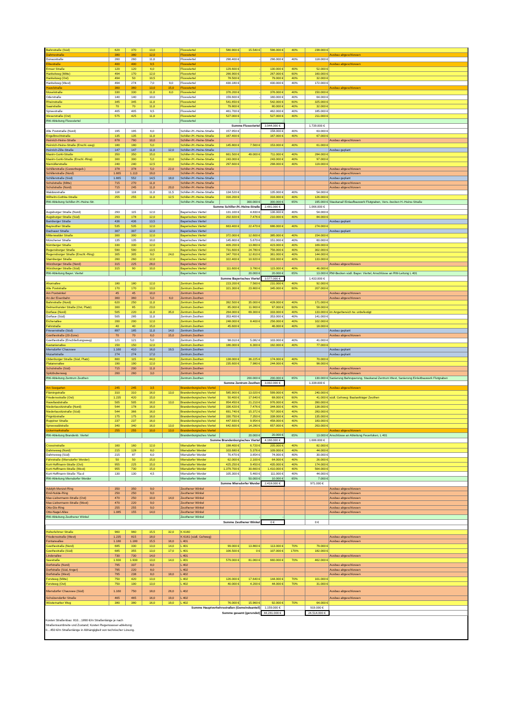| Bahnstraße (Süd) | 620 | 370 | 13,0 | | Flussviertel | 580.900 € | 15.540 € | 596.000 € | 40% | 238.000 € | |
| Dahmestraße | 380 | 380 | 12,0 | | Flussviertel | | | | | | Ausbau abgeschlossen |
| Donaustraße | 260 | 260 | 11,0 | | Flussviertel | 296.400 € | - | 296.000 € | 40% | 118.000 € | |
| Elbestraße | 400 | 400 | 9,5 | | Flussviertel | | | | | | Ausbau abgeschlossen |
| Emser Straße | 120 | 120 | 6,0 | | Flussviertel | 129.600 € | - | 130.000 € | 40% | 52.000 € | |
| Hankelweg (Mitte) | 494 | 170 | 12,0 | | Flussviertel | 266.900 € | - | 267.000 € | 60% | 160.000 € | |
| Hankelweg (Ost) | 494 | 50 | 10,5 | | Flussviertel | 78.500 € | - | 79.000 € | 40% | 32.000 € | |
| Hankelweg (West) | 494 | 274 | 7,0 | 9,0 | Flussviertel | 430.180 € | - | 430.000 € | 40% | 172.000 € | |
| Havelstraße | 360 | 360 | 13,0 | 15,0 | Flussviertel | | | | | | Ausbau abgeschlossen |
| Moselstraße | 330 | 330 | 11,0 | 6,0 | Flussviertel | 376.200 € | - | 376.000 € | 40% | 150.000 € | |
| Oderstraße | 140 | 140 | 10,0 | | Flussviertel | 159.600 € | - | 160.000 € | 40% | 64.000 € | |
| Rheinstraße | 345 | 345 | 11,0 | | Flussviertel | 541.650 € | - | 542.000 € | 60% | 325.000 € | |
| Saarstraße | 70 | 70 | 11,0 | | Flussviertel | 79.800 € | - | 80.000 € | 40% | 32.000 € | |
| Spreestraße | 405 | 405 | 9,5 | | Flussviertel | 461.700 € | - | 462.000 € | 40% | 185.000 € | |
| Weserstraße (Ost) | 575 | 425 | 11,0 | | Flussviertel | 527.000 € | - | 527.000 € | 40% | 211.000 € | |
| RW-Ableitung Flussviertel | | | | | Flussviertel | | - | - | | | |
| Summe Flussviertel | | | | | | | | 3.944.000 € | | 1.739.000 € | |
| Alte Poststraße (Nord) | 195 | 195 | 6,0 | | Schiller-/H.-Heine-Straße | 157.950 € | - | 158.000 € | 40% | 63.000 € | |
| Engelbrechtstraße | 135 | 135 | 11,0 | | Schiller-/H.-Heine-Straße | 167.400 € | - | 167.000 € | 40% | 67.000 € | |
| Heinrich-Heine-Straße | 878 | 790 | 10,0 | | Schiller-/H.-Heine-Straße | | | | | | Ausbau abgeschlossen |
| Heinrich-Heine-Straße (Erschl.-weg) | 180 | 180 | 5,0 | | Schiller-/H.-Heine-Straße | 145.800 € | 7.560 € | 153.000 € | 40% | 61.000 € | |
| Heinrich-Zille-Straße | 147 | 147 | 11,0 | 12,0 | Schiller-/H.-Heine-Straße | | | | | | Ausbau geplant |
| Maxim-Gorki-Straße | 350 | 350 | 15,0 | | Schiller-/H.-Heine-Straße | 661.500 € | 49.000 € | 711.000 € | 40% | 284.000 € | |
| Maxim-Gorki-Straße (Erschl.-Ring) | 300 | 300 | 5,0 | 10,0 | Schiller-/H.-Heine-Straße | 243.000 € | - | 243.000 € | 40% | 97.000 € | |
| Niemöllerstraße | 240 | 240 | 12,5 | | Schiller-/H.-Heine-Straße | 297.600 € | - | 298.000 € | 40% | 119.000 € | |
| Schillerstraße (Gewerbegeb.) | 378 | 378 | 5,0 | 22,0 | Schiller-/H.-Heine-Straße | | | | | | Ausbau abgeschlossen |
| Schillerstraße (Nord) | 1.665 | 1.113 | 19,0 | | Schiller-/H.-Heine-Straße | | | | | | Ausbau abgeschlossen |
| Schillerstraße (Süd) | 1.665 | 552 | 14,5 | 18,0 | Schiller-/H.-Heine-Straße | | | | | | Ausbau geplant |
| Schulstraße (Mitte) | 715 | 270 | 11,0 | | Schiller-/H.-Heine-Straße | | | | | | Ausbau abgeschlossen |
| Schulstraße (Nord) | 715 | 245 | 11,0 | 20,0 | Schiller-/H.-Heine-Straße | | | | | | Ausbau abgeschlossen |
| Waldowstraße | 118 | 118 | 11,0 | 11,5 | Schiller-/H.-Heine-Straße | 134.520 € | - | 135.000 € | 40% | 54.000 € | |
| Wilhelm-Guthke-Straße | 255 | 255 | 11,0 | 12,5 | Schiller-/H.-Heine-Straße | 316.200 € | - | 316.000 € | 40% | 126.000 € | |
| RW-Ableitung Schiller-/H.-Heine-Str. | | | | | Schiller-/H.-Heine-Straße | | 300.000 € | 300.000 € | 65% | 195.000 € | Staukanal/ Einlaufbauwerk Flutgraben, Vers.-becken H.-Heine-Straße |
| Summe Schiller-/H.-Heine-Straße | | | | | | | | 2.481.000 € | | 1.066.000 € | |
| Augsburger Straße (Nord) | 293 | 115 | 12,0 | | Bayerisches Viertel | 131.100 € | 4.830 € | 136.000 € | 40% | 54.000 € | |
| Augsburger Straße (Süd) | 293 | 178 | 12,0 | | Bayerisches Viertel | 202.920 € | 7.476 € | 210.000 € | 40% | 84.000 € | |
| Bamberger Straße | 436 | 436 | 13,5 | | Bayerisches Viertel | | | | | | Ausbau geplant |
| Bayreuther Straße | 535 | 535 | 12,0 | | Bayerisches Viertel | 663.400 € | 22.470 € | 686.000 € | 40% | 274.000 € | |
| Dachauer Straße | 307 | 307 | 12,0 | | Bayerisches Viertel | | | | | | Ausbau geplant |
| Mittenwalder Straße | 300 | 300 | 12,0 | | Bayerisches Viertel | 372.000 € | 12.600 € | 385.000 € | 40% | 154.000 € | |
| Münchener Straße | 135 | 135 | 10,0 | | Bayerisches Viertel | 145.800 € | 5.670 € | 151.000 € | 40% | 60.000 € | |
| Nürnberger Straße | 330 | 330 | 12,0 | | Bayerisches Viertel | 409.200 € | 13.860 € | 423.000 € | 40% | 169.000 € | |
| Regensburger Straße | 590 | 590 | 13,5 | | Bayerisches Viertel | 731.600 € | 24.780 € | 756.000 € | 40% | 302.000 € | |
| Regensburger Straße (Erschl.-Ring) | 305 | 305 | 9,0 | 24,0 | Bayerisches Viertel | 347.700 € | 12.810 € | 361.000 € | 40% | 144.000 € | |
| Starnberger Straße | 260 | 260 | 12,0 | | Bayerisches Viertel | 322.400 € | 10.920 € | 333.000 € | 40% | 133.000 € | |
| Würzburger Straße (Nord) | 315 | 225 | 28,0 | | Bayerisches Viertel | | | | | | Ausbau abgeschlossen |
| Würzburger Straße (Süd) | 315 | 90 | 10,0 | | Bayerisches Viertel | 111.600 € | 3.780 € | 115.000 € | 40% | 46.000 € | |
| RW-Ableitung Bayer. Viertel | | | | | Bayerisches Viertel | | 20.000 € | 20.000 € | 65% | 13.000 € | RW-Becken südl. Bayer. Viertel, Anschlüsse an RW-Leitung L 401 |
| Summe Bayerisches Viertel | | | | | | | | 3.577.000 € | | 1.433.000 € | |
| Ahornallee | 180 | 180 | 12,0 | | Zentrum Zeuthen | 223.200 € | 7.560 € | 231.000 € | 40% | 92.000 € | |
| Alte Poststraße | 170 | 170 | 13,0 | | Zentrum Zeuthen | 321.300 € | 23.800 € | 345.000 € | 60% | 207.000 € | |
| Am Postwinkel | 45 | 45 | 10,0 | | Zentrum Zeuthen | | | | | | Ausbau abgeschlossen |
| An der Eisenbahn | 360 | 360 | 5,0 | 6,0 | Zentrum Zeuthen | | | | | | Ausbau abgeschlossen |
| Bahnstraße (Nord) | 620 | 250 | 11,0 | | Zentrum Zeuthen | 392.500 € | 35.000 € | 428.000 € | 40% | 171.000 € | |
| Delmenhorster Straße (Ost, Platz) | 300 | 85 | 23,0 | | Zentrum Zeuthen | 85.000 € | 11.900 € | 97.000 € | 60% | 58.000 € | |
| Dorfaue (Nord) | 505 | 220 | 11,0 | 35,0 | Zentrum Zeuthen | 264.000 € | 69.300 € | 333.000 € | 40% | 133.000 € | im Angerbereich tw. unbefestigt |
| Dorfaue (Süd) | 505 | 285 | 11,0 | | Zentrum Zeuthen | 353.400 € | - | 353.000 € | 40% | 141.000 € | |
| Eichenallee | 200 | 200 | 12,0 | | Zentrum Zeuthen | 248.000 € | 8.400 € | 256.000 € | 40% | 102.000 € | |
| Fährstraße | 40 | 40 | 15,0 | | Zentrum Zeuthen | 45.600 € | - | 46.000 € | 40% | 18.000 € | |
| Friesenstraße (Süd) | 897 | 185 | 11,0 | 14,0 | Zentrum Zeuthen | | | | | | Ausbau geplant |
| Goethestraße (20-Zone) | 70 | 70 | 6,0 | 15,0 | Zentrum Zeuthen | | | | | | Ausbau abgeschlossen |
| Goethestraße (Erschließungsweg) | 121 | 121 | 5,0 | | Zentrum Zeuthen | 98.010 € | 5.082 € | 103.000 € | 40% | 41.000 € | |
| Kastanienallee | 150 | 150 | 12,0 | | Zentrum Zeuthen | 186.000 € | 6.300 € | 192.000 € | 40% | 77.000 € | |
| Miersdorfer Chaussee | 1.160 | 410 | 16,0 | 19,5 | Zentrum Zeuthen | | | | | | Ausbau geplant |
| Mozartstraße | 274 | 274 | 17,0 | | Zentrum Zeuthen | | | | | | Ausbau geplant |
| Oldenburger Straße (Süd, Platz) | 800 | 115 | 44,0 | | Zentrum Zeuthen | 138.000 € | 36.225 € | 174.000 € | 40% | 70.000 € | |
| Platanenallee | 190 | 190 | 12,0 | | Zentrum Zeuthen | 235.600 € | 7.980 € | 244.000 € | 40% | 98.000 € | |
| Schulstraße (Süd) | 715 | 200 | 11,0 | | Zentrum Zeuthen | | | | | | Ausbau abgeschlossen |
| Spitzbubenweg | 260 | 260 | 3,0 | | Zentrum Zeuthen | | | | | | Ausbau abgeschlossen |
| RW-Ableitung Zentrum Zeuthen | | | | | Zentrum Zeuthen | | 200.000 € | 200.000 € | 65% | 130.000 € | Sanierung Bahnquerung, Staukanal Zentrum West, Sanierung Einleitbauwerk Flutgraben |
| Summe Zentrum Zeuthen | | | | | | | | 3.002.000 € | | 1.338.000 € | |
| Am Seegarten | 245 | 245 | 3,5 | | Brandenburgisches Viertel | | | | | | Ausbau abgeschlossen |
| Flämingstraße | 310 | 310 | 16,0 | 13,0 | Brandenburgisches Viertel | 585.900 € | 13.020 € | 599.000 € | 40% | 240.000 € | |
| Friedensstraße (Ost) | 1.235 | 420 | 15,0 | | Brandenburgisches Viertel | 50.400 € | 17.640 € | 68.000 € | 60% | 41.000 € | südl. Gehweg: Baulastträger Zeuthen |
| Havellandstraße | 505 | 505 | 16,0 | 13,0 | Brandenburgisches Viertel | 954.450 € | 21.210 € | 976.000 € | 40% | 390.000 € | |
| Niederlausitzstraße (Nord) | 544 | 178 | 16,0 | | Brandenburgisches Viertel | 336.420 € | 7.476 € | 344.000 € | 40% | 138.000 € | |
| Niederlausitzstraße (Süd) | 544 | 366 | 16,0 | | Brandenburgisches Viertel | 691.740 € | 15.372 € | 707.000 € | 40% | 283.000 € | |
| Prignitzstraße | 175 | 175 | 16,0 | | Brandenburgisches Viertel | 330.750 € | 7.350 € | 338.000 € | 40% | 135.000 € | |
| Ruppiner Straße | 237 | 237 | 16,0 | | Brandenburgisches Viertel | 447.930 € | 9.954 € | 458.000 € | 40% | 183.000 € | |
| Spreewaldstraße | 340 | 340 | 16,0 | 13,0 | Brandenburgisches Viertel | 642.600 € | 14.280 € | 657.000 € | 40% | 263.000 € | |
| Uckermarkstraße | 255 | 255 | 10,0 | 13,0 | Brandenburgisches Viertel | | | | | | Ausbau abgeschlossen |
| RW-Ableitung Brandenb. Viertel | | | | | Brandenburgisches Viertel | | 20.000 € | 20.000 € | 65% | 13.000 € | Anschlüsse an Ableitung Feuerluken, L 401 |
| Summe Brandenburgisches Viertel | | | | | | | | 4.166.000 € | | 1.686.000 € | |
| Crossinstraße | 160 | 160 | 12,0 | | Miersdorfer Werder | 198.400 € | 6.720 € | 205.000 € | 40% | 82.000 € | |
| Dahmeweg (Nord) | 215 | 128 | 8,0 | | Miersdorfer Werder | 103.680 € | 5.376 € | 109.000 € | 40% | 44.000 € | |
| Dahmeweg (Süd) | 215 | 87 | 6,0 | | Miersdorfer Werder | 70.470 € | 3.654 € | 74.000 € | 40% | 30.000 € | |
| Fährstraße (Miersdorfer Werder) | 50 | 50 | 15,0 | | Miersdorfer Werder | 62.000 € | 2.100 € | 64.000 € | 40% | 26.000 € | |
| Kurt-Hoffmann-Straße (Ost) | 955 | 225 | 15,0 | | Miersdorfer Werder | 425.250 € | 9.450 € | 435.000 € | 40% | 174.000 € | |
| Kurt-Hoffmann-Straße (West) | 955 | 730 | 15,0 | | Miersdorfer Werder | 1.379.700 € | 30.660 € | 1.410.000 € | 40% | 564.000 € | |
| Kurt-Hoffmann-Straße 75a-d | 130 | 130 | 4,5 | | Miersdorfer Werder | 105.300 € | 5.460 € | 111.000 € | 40% | 44.000 € | |
| RW-Ableitung Miersdorfer Werder | | | | | Miersdorfer Werder | | 50.000 € | 10.000 € | 65% | 7.000 € | |
| Summe Miersdorfer Werder | | | | | | | | 2.418.000 € | | 971.000 € | |
| Adolph-Menzel-Ring | 350 | 350 | 9,0 | | Zeuthener Winkel | | | | | | Ausbau abgeschlossen |
| Emil-Nolde-Ring | 250 | 250 | 9,0 | | Zeuthener Winkel | | | | | | Ausbau abgeschlossen |
| Max-Liebermann-Straße (Ost) | 470 | 250 | 10,0 | 14,0 | Zeuthener Winkel | | | | | | Ausbau abgeschlossen |
| Max-Liebermann-Straße (West) | 470 | 220 | 9,0 | | Zeuthener Winkel | | | | | | Ausbau abgeschlossen |
| Otto-Dix-Ring | 255 | 255 | 9,0 | | Zeuthener Winkel | | | | | | Ausbau abgeschlossen |
| Otto-Nagel-Allee | 1.085 | 155 | 14,0 | | Zeuthener Winkel | | | | | | Ausbau abgeschlossen |
| RW-Ableitung Zeuthener Winkel | | | | | Zeuthener Winkel | | - | - | | | |
| Summe Zeuthener Winkel | | | | | | | | 0 € | | 0 € | |
| Hoherlehmer Straße | 960 | 960 | 15,5 | 32,0 | K 6160 | | | | | | |
| Friedensstraße (West) | 1.235 | 815 | 18,0 | | K 6161 (südl. Gehweg) | | | | | | Ausbau abgeschlossen |
| Fontaneallee | 1.180 | 1.180 | 15,5 | 16,0 | L 401 | | | | | | Ausbau abgeschlossen |
| Goethestraße (Nord) | 685 | 330 | 13,0 | 14,0 | L 401 | 99.000 € | 13.860 € | 113.000 € | 70% | 79.000 € | |
| Goethestraße (Süd) | 685 | 355 | 13,0 | 17,0 | L 401 | 106.500 € | 0 € | 107.000 € | 170% | 182.000 € | |
| Lindenallee | 730 | 730 | 14,0 | | L 401 | | | | | | Ausbau abgeschlossen |
| Seestraße | 1.930 | 1.930 | 13,0 | 14,0 | L 401 | 579.000 € | 81.060 € | 660.000 € | 70% | 462.000 € | |
| Dorfstraße (Nord) | 795 | 337 | 8,0 | | L 402 | | | | | | Ausbau abgeschlossen |
| Dorfstraße (Süd, Anger) | 795 | 220 | 8,0 | | L 402 | | | | | | Ausbau abgeschlossen |
| Dorfstraße (West) | 795 | 238 | 8,0 | 18,0 | L 402 | | | | | | Ausbau abgeschlossen |
| Forstweg (Mitte) | 750 | 420 | 13,0 | | L 402 | 126.000 € | 17.640 € | 144.000 € | 70% | 101.000 € | |
| Forstweg (Ost) | 750 | 100 | 13,0 | | L 402 | 40.000 € | 4.200 € | 44.000 € | 70% | 31.000 € | |
| Miersdorfer Chaussee (Süd) | 1.160 | 750 | 18,0 | 26,0 | L 402 | | | | | | Ausbau abgeschlossen |
| Schulzendorfer Straße | 465 | 465 | 16,0 | 19,0 | L 402 | | | | | | Ausbau abgeschlossen |
| Wüstemarker Weg | 380 | 380 | 16,0 | 19,0 | L 402 | 76.000 € | 15.960 € | 92.000 € | 70% | 64.000 € | |
| Summe Hauptverkehrsstraßen (Gemeindeanteil) | | | | | | | | 1.159.000 € | | 919.000 € | |
| Summe gesamt (gerundet) | | | | | | | | 44.281.000 € | | 24.514.000 € | |
Kosten Straßenbau: 810…1890 €/m Straßenlänge je nach
Straßenraumbreite und Zustand; Kosten Regenwasser-ableitung:
0…450 €/m Straßenlänge in Abhängigkeit von technischer Lösung.